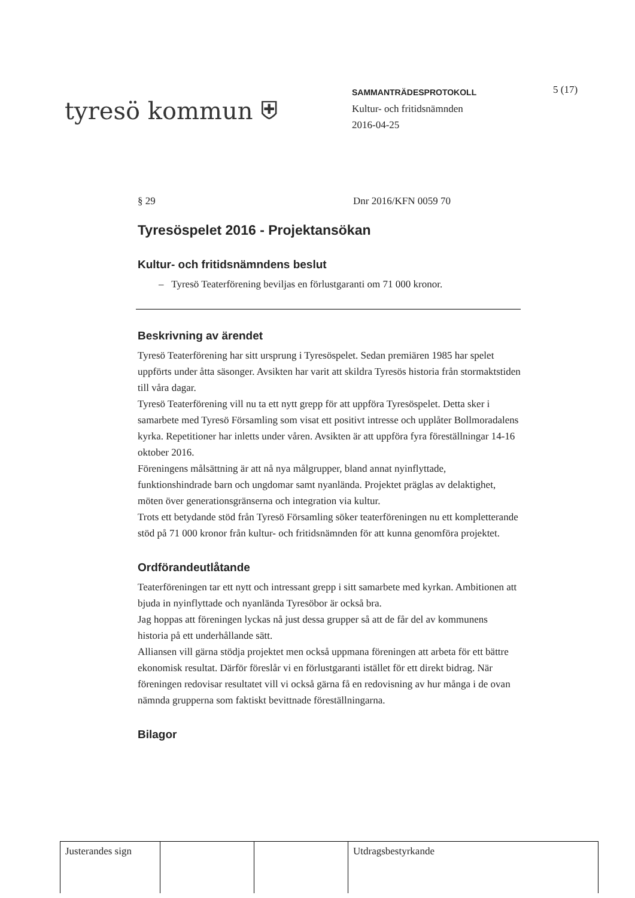tyresö kommun ⛨
SAMMANTRÄDESPROTOKOLL
Kultur- och fritidsnämnden
2016-04-25
5 (17)
§ 29 Dnr 2016/KFN 0059 70
Tyresöspelet 2016 - Projektansökan
Kultur- och fritidsnämndens beslut
– Tyresö Teaterförening beviljas en förlustgaranti om 71 000 kronor.
Beskrivning av ärendet
Tyresö Teaterförening har sitt ursprung i Tyresöspelet. Sedan premiären 1985 har spelet uppförts under åtta säsonger. Avsikten har varit att skildra Tyresös historia från stormaktstiden till våra dagar.
Tyresö Teaterförening vill nu ta ett nytt grepp för att uppföra Tyresöspelet. Detta sker i samarbete med Tyresö Församling som visat ett positivt intresse och upplåter Bollmoradalens kyrka. Repetitioner har inletts under våren. Avsikten är att uppföra fyra föreställningar 14-16 oktober 2016.
Föreningens målsättning är att nå nya målgrupper, bland annat nyinflyttade, funktionshindrade barn och ungdomar samt nyanlända. Projektet präglas av delaktighet, möten över generationsgränserna och integration via kultur.
Trots ett betydande stöd från Tyresö Församling söker teaterföreningen nu ett kompletterande stöd på 71 000 kronor från kultur- och fritidsnämnden för att kunna genomföra projektet.
Ordförandeutlåtande
Teaterföreningen tar ett nytt och intressant grepp i sitt samarbete med kyrkan. Ambitionen att bjuda in nyinflyttade och nyanlända Tyresöbor är också bra.
Jag hoppas att föreningen lyckas nå just dessa grupper så att de får del av kommunens historia på ett underhållande sätt.
Alliansen vill gärna stödja projektet men också uppmana föreningen att arbeta för ett bättre ekonomisk resultat. Därför föreslår vi en förlustgaranti istället för ett direkt bidrag. När föreningen redovisar resultatet vill vi också gärna få en redovisning av hur många i de ovan nämnda grupperna som faktiskt bevittnade föreställningarna.
Bilagor
| Justerandes sign | | | Utdragsbestyrkande |